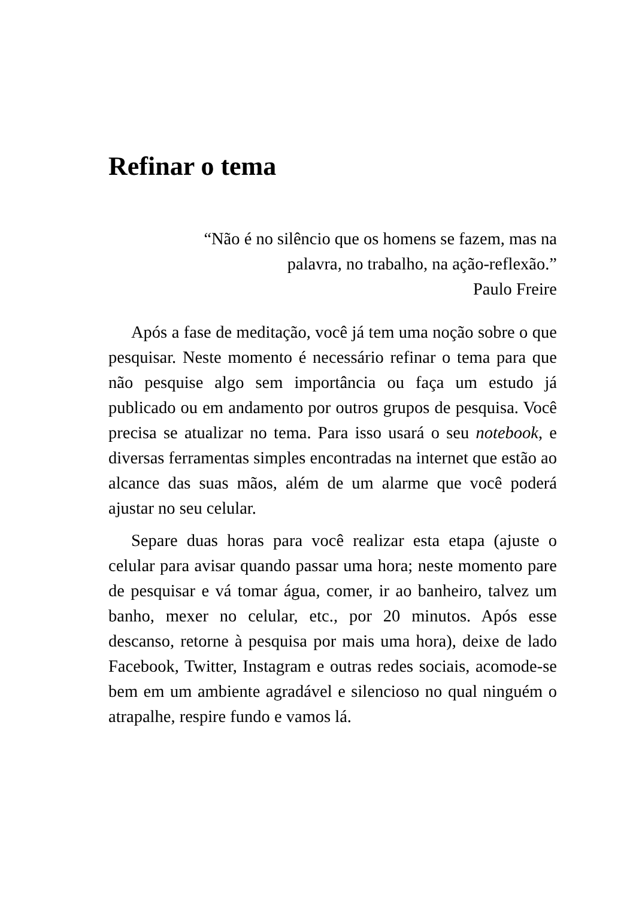Refinar o tema
“Não é no silêncio que os homens se fazem, mas na
palavra, no trabalho, na ação-reflexão.”
Paulo Freire
Após a fase de meditação, você já tem uma noção sobre o que pesquisar. Neste momento é necessário refinar o tema para que não pesquise algo sem importância ou faça um estudo já publicado ou em andamento por outros grupos de pesquisa. Você precisa se atualizar no tema. Para isso usará o seu notebook, e diversas ferramentas simples encontradas na internet que estão ao alcance das suas mãos, além de um alarme que você poderá ajustar no seu celular.
Separe duas horas para você realizar esta etapa (ajuste o celular para avisar quando passar uma hora; neste momento pare de pesquisar e vá tomar água, comer, ir ao banheiro, talvez um banho, mexer no celular, etc., por 20 minutos. Após esse descanso, retorne à pesquisa por mais uma hora), deixe de lado Facebook, Twitter, Instagram e outras redes sociais, acomode-se bem em um ambiente agradável e silencioso no qual ninguém o atrapalhe, respire fundo e vamos lá.